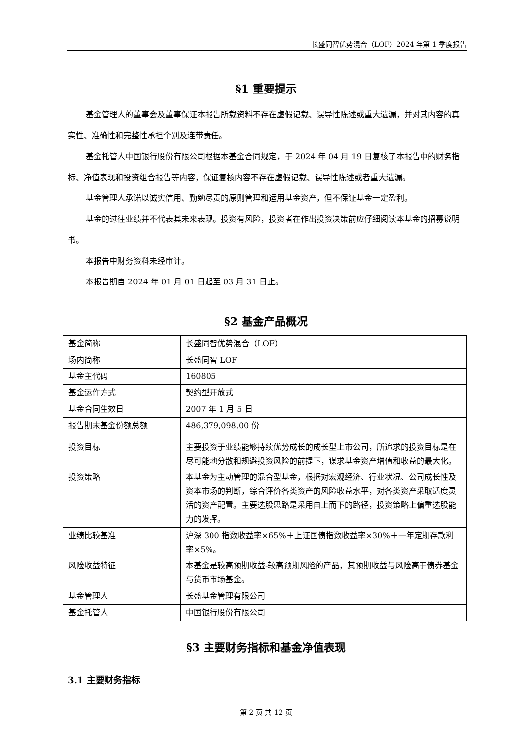长盛同智优势混合（LOF）2024 年第 1 季度报告
§1 重要提示
基金管理人的董事会及董事保证本报告所载资料不存在虚假记载、误导性陈述或重大遗漏，并对其内容的真实性、准确性和完整性承担个别及连带责任。
基金托管人中国银行股份有限公司根据本基金合同规定，于 2024 年 04 月 19 日复核了本报告中的财务指标、净值表现和投资组合报告等内容，保证复核内容不存在虚假记载、误导性陈述或者重大遗漏。
基金管理人承诺以诚实信用、勤勉尽责的原则管理和运用基金资产，但不保证基金一定盈利。
基金的过往业绩并不代表其未来表现。投资有风险，投资者在作出投资决策前应仔细阅读本基金的招募说明书。
本报告中财务资料未经审计。
本报告期自 2024 年 01 月 01 日起至 03 月 31 日止。
§2 基金产品概况
| 基金简称 | 长盛同智优势混合（LOF） |
| 场内简称 | 长盛同智 LOF |
| 基金主代码 | 160805 |
| 基金运作方式 | 契约型开放式 |
| 基金合同生效日 | 2007 年 1 月 5 日 |
| 报告期末基金份额总额 | 486,379,098.00 份 |
| 投资目标 | 主要投资于业绩能够持续优势成长的成长型上市公司，所追求的投资目标是在尽可能地分散和规避投资风险的前提下，谋求基金资产增值和收益的最大化。 |
| 投资策略 | 本基金为主动管理的混合型基金，根据对宏观经济、行业状况、公司成长性及资本市场的判断，综合评价各类资产的风险收益水平，对各类资产采取适度灵活的资产配置。主要选股思路是采用自上而下的路径，投资策略上偏重选股能力的发挥。 |
| 业绩比较基准 | 沪深 300 指数收益率×65%＋上证国债指数收益率×30%＋一年定期存款利率×5%。 |
| 风险收益特征 | 本基金是较高预期收益-较高预期风险的产品，其预期收益与风险高于债券基金与货币市场基金。 |
| 基金管理人 | 长盛基金管理有限公司 |
| 基金托管人 | 中国银行股份有限公司 |
§3 主要财务指标和基金净值表现
3.1 主要财务指标
第 2 页 共 12 页